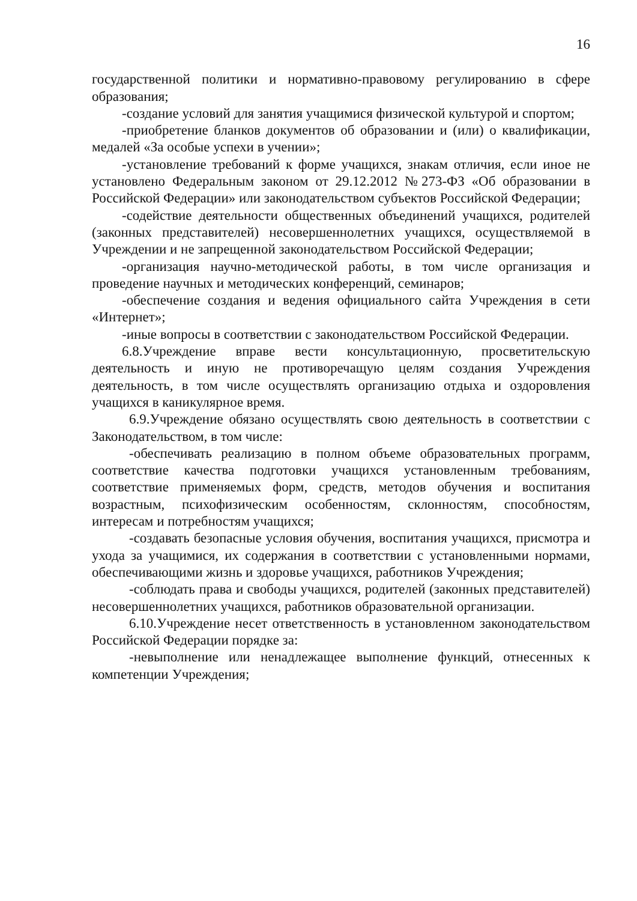16
государственной политики и нормативно-правовому регулированию в сфере образования;
-создание условий для занятия учащимися физической культурой и спортом;
-приобретение бланков документов об образовании и (или) о квалификации, медалей «За особые успехи в учении»;
-установление требований к форме учащихся, знакам отличия, если иное не установлено Федеральным законом от 29.12.2012 №273-ФЗ «Об образовании в Российской Федерации» или законодательством субъектов Российской Федерации;
-содействие деятельности общественных объединений учащихся, родителей (законных представителей) несовершеннолетних учащихся, осуществляемой в Учреждении и не запрещенной законодательством Российской Федерации;
-организация научно-методической работы, в том числе организация и проведение научных и методических конференций, семинаров;
-обеспечение создания и ведения официального сайта Учреждения в сети «Интернет»;
-иные вопросы в соответствии с законодательством Российской Федерации.
6.8.Учреждение вправе вести консультационную, просветительскую деятельность и иную не противоречащую целям создания Учреждения деятельность, в том числе осуществлять организацию отдыха и оздоровления учащихся в каникулярное время.
6.9.Учреждение обязано осуществлять свою деятельность в соответствии с Законодательством, в том числе:
-обеспечивать реализацию в полном объеме образовательных программ, соответствие качества подготовки учащихся установленным требованиям, соответствие применяемых форм, средств, методов обучения и воспитания возрастным, психофизическим особенностям, склонностям, способностям, интересам и потребностям учащихся;
-создавать безопасные условия обучения, воспитания учащихся, присмотра и ухода за учащимися, их содержания в соответствии с установленными нормами, обеспечивающими жизнь и здоровье учащихся, работников Учреждения;
-соблюдать права и свободы учащихся, родителей (законных представителей) несовершеннолетних учащихся, работников образовательной организации.
6.10.Учреждение несет ответственность в установленном законодательством Российской Федерации порядке за:
-невыполнение или ненадлежащее выполнение функций, отнесенных к компетенции Учреждения;